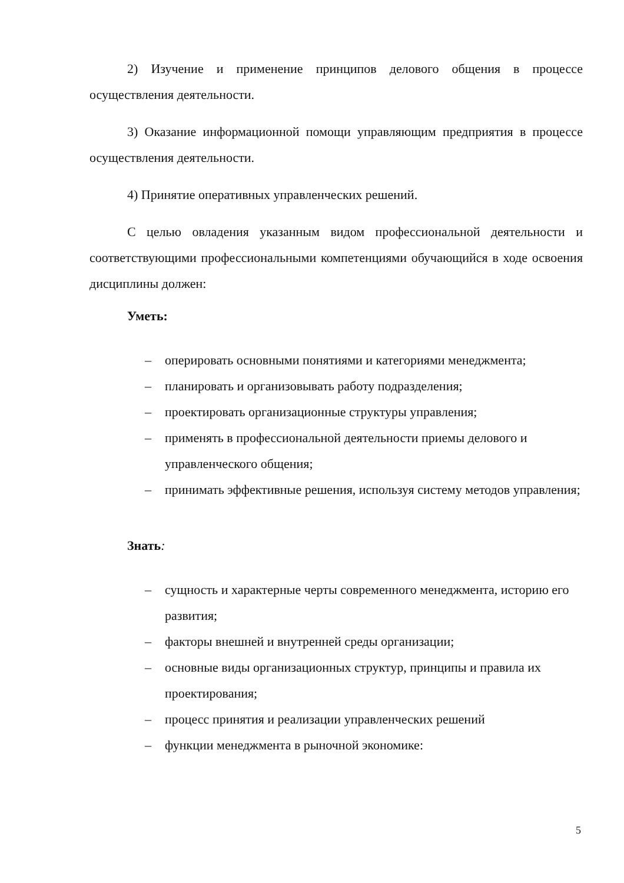2) Изучение и применение принципов делового общения в процессе осуществления деятельности.
3) Оказание информационной помощи управляющим предприятия в процессе осуществления деятельности.
4) Принятие оперативных управленческих решений.
С целью овладения указанным видом профессиональной деятельности и соответствующими профессиональными компетенциями обучающийся в ходе освоения дисциплины должен:
Уметь:
– оперировать основными понятиями и категориями менеджмента;
– планировать и организовывать работу подразделения;
– проектировать организационные структуры управления;
– применять в профессиональной деятельности приемы делового и управленческого общения;
– принимать эффективные решения, используя систему методов управления;
Знать:
– сущность и характерные черты современного менеджмента, историю его развития;
– факторы внешней и внутренней среды организации;
– основные виды организационных структур, принципы и правила их проектирования;
– процесс принятия и реализации управленческих решений
– функции менеджмента в рыночной экономике:
5